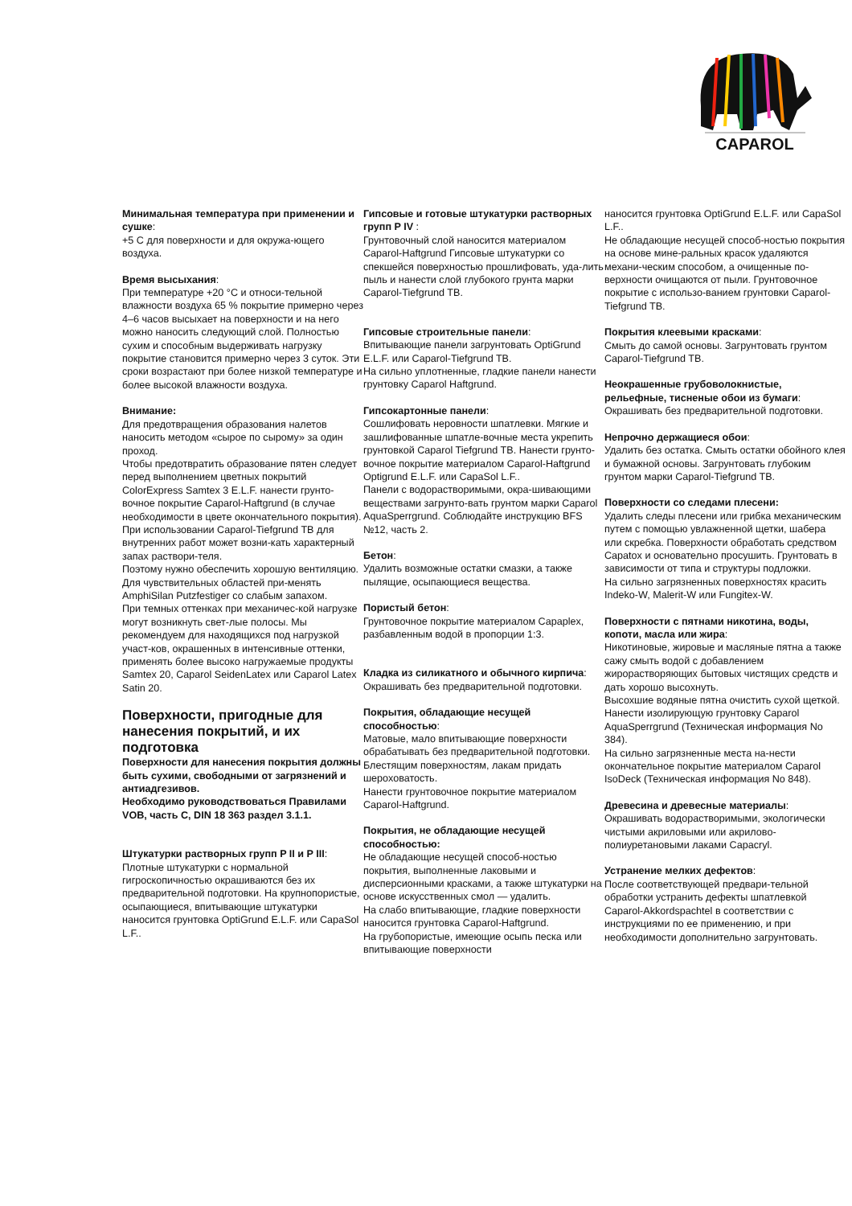CAPAROL
Минимальная температура при применении и сушке:
+5 С для поверхности и для окружа-ющего воздуха.
Время высыхания:
При температуре +20 °С и относи-тельной влажности воздуха 65 % покрытие примерно через 4–6 часов высыхает на поверхности и на него можно наносить следующий слой. Полностью сухим и способным выдерживать нагрузку покрытие становится примерно через 3 суток. Эти сроки возрастают при более низкой температуре и более высокой влажности воздуха.
Внимание:
Для предотвращения образования налетов наносить методом «сырое по сырому» за один проход.
Чтобы предотвратить образование пятен следует перед выполнением цветных покрытий ColorExpress Samtex 3 E.L.F. нанести грунто-вочное покрытие Caparol-Haftgrund (в случае необходимости в цвете окончательного покрытия). При использовании Caparol-Tiefgrund TB для внутренних работ может возни-кать характерный запах раствори-теля.
Поэтому нужно обеспечить хорошую вентиляцию.
Для чувствительных областей при-менять AmphiSilan Putzfestiger со слабым запахом.
При темных оттенках при механичес-кой нагрузке могут возникнуть свет-лые полосы. Мы рекомендуем для находящихся под нагрузкой участ-ков, окрашенных в интенсивные оттенки, применять более высоко нагружаемые продукты Samtex 20, Caparol SeidenLatex или Caparol Latex Satin 20.
Поверхности, пригодные для нанесения покрытий, и их подготовка
Поверхности для нанесения покрытия должны быть сухими, свободными от загрязнений и антиадгезивов.
Необходимо руководствоваться Правилами VOB, часть С, DIN 18 363 раздел 3.1.1.
Штукатурки растворных групп P II и P III:
Плотные штукатурки с нормальной гигроскопичностью окрашиваются без их предварительной подготовки. На крупнопористые, осыпающиеся, впитывающие штукатурки наносится грунтовка OptiGrund E.L.F. или CapaSol L.F..
Гипсовые и готовые штукатурки растворных групп P IV :
Грунтовочный слой наносится материалом Caparol-Haftgrund Гипсовые штукатурки со спекшейся поверхностью прошлифовать, уда-лить пыль и нанести слой глубокого грунта марки Caparol-Tiefgrund TB.
Гипсовые строительные панели:
Впитывающие панели загрунтовать OptiGrund E.L.F. или Caparol-Tiefgrund TB.
На сильно уплотненные, гладкие панели нанести грунтовку Caparol Haftgrund.
Гипсокартонные панели:
Сошлифовать неровности шпатлевки. Мягкие и зашлифованные шпатле-вочные места укрепить грунтовкой Caparol Tiefgrund TB. Нанести грунто-вочное покрытие материалом Caparol-Haftgrund Optigrund E.L.F. или CapaSol L.F..
Панели с водорастворимыми, окра-шивающими веществами загрунто-вать грунтом марки Caparol AquaSperrgrund. Соблюдайте инструкцию BFS №12, часть 2.
Бетон:
Удалить возможные остатки смазки, а также пылящие, осыпающиеся вещества.
Пористый бетон:
Грунтовочное покрытие материалом Capaplex, разбавленным водой в пропорции 1:3.
Кладка из силикатного и обычного кирпича:
Окрашивать без предварительной подготовки.
Покрытия, обладающие несущей способностью:
Матовые, мало впитывающие поверхности обрабатывать без предварительной подготовки. Блестящим поверхностям, лакам придать шероховатость.
Нанести грунтовочное покрытие материалом Caparol-Haftgrund.
Покрытия, не обладающие несущей способностью:
Не обладающие несущей способ-ностью покрытия, выполненные лаковыми и дисперсионными красками, а также штукатурки на основе искусственных смол — удалить.
На слабо впитывающие, гладкие поверхности наносится грунтовка Caparol-Haftgrund.
На грубопористые, имеющие осыпь песка или впитывающие поверхности
наносится грунтовка OptiGrund E.L.F. или CapaSol L.F..
Не обладающие несущей способ-ностью покрытия на основе мине-ральных красок удаляются механи-ческим способом, а очищенные по-верхности очищаются от пыли. Грунтовочное покрытие с использо-ванием грунтовки Caparol-Tiefgrund TB.
Покрытия клеевыми красками:
Смыть до самой основы. Загрунтовать грунтом Caparol-Tiefgrund TB.
Неокрашенные грубоволокнистые, рельефные, тисненые обои из бумаги:
Окрашивать без предварительной подготовки.
Непрочно держащиеся обои:
Удалить без остатка. Смыть остатки обойного клея и бумажной основы. Загрунтовать глубоким грунтом марки Caparol-Tiefgrund TB.
Поверхности со следами плесени:
Удалить следы плесени или грибка механическим путем с помощью увлажненной щетки, шабера или скребка. Поверхности обработать средством Capatox и основательно просушить. Грунтовать в зависимости от типа и структуры подложки.
На сильно загрязненных поверхностях красить Indeko-W, Malerit-W или Fungitex-W.
Поверхности с пятнами никотина, воды, копоти, масла или жира:
Никотиновые, жировые и масляные пятна а также сажу смыть водой с добавлением жирорастворяющих бытовых чистящих средств и дать хорошо высохнуть.
Высохшие водяные пятна очистить сухой щеткой.
Нанести изолирующую грунтовку Caparol AquaSperrgrund (Техническая информация No 384).
На сильно загрязненные места на-нести окончательное покрытие материалом Caparol IsoDeck (Техническая информация No 848).
Древесина и древесные материалы:
Окрашивать водорастворимыми, экологически чистыми акриловыми или акрилово-полиуретановыми лаками Capacryl.
Устранение мелких дефектов:
После соответствующей предвари-тельной обработки устранить дефекты шпатлевкой Caparol-Akkordspachtel в соответствии с инструкциями по ее применению, и при необходимости дополнительно загрунтовать.